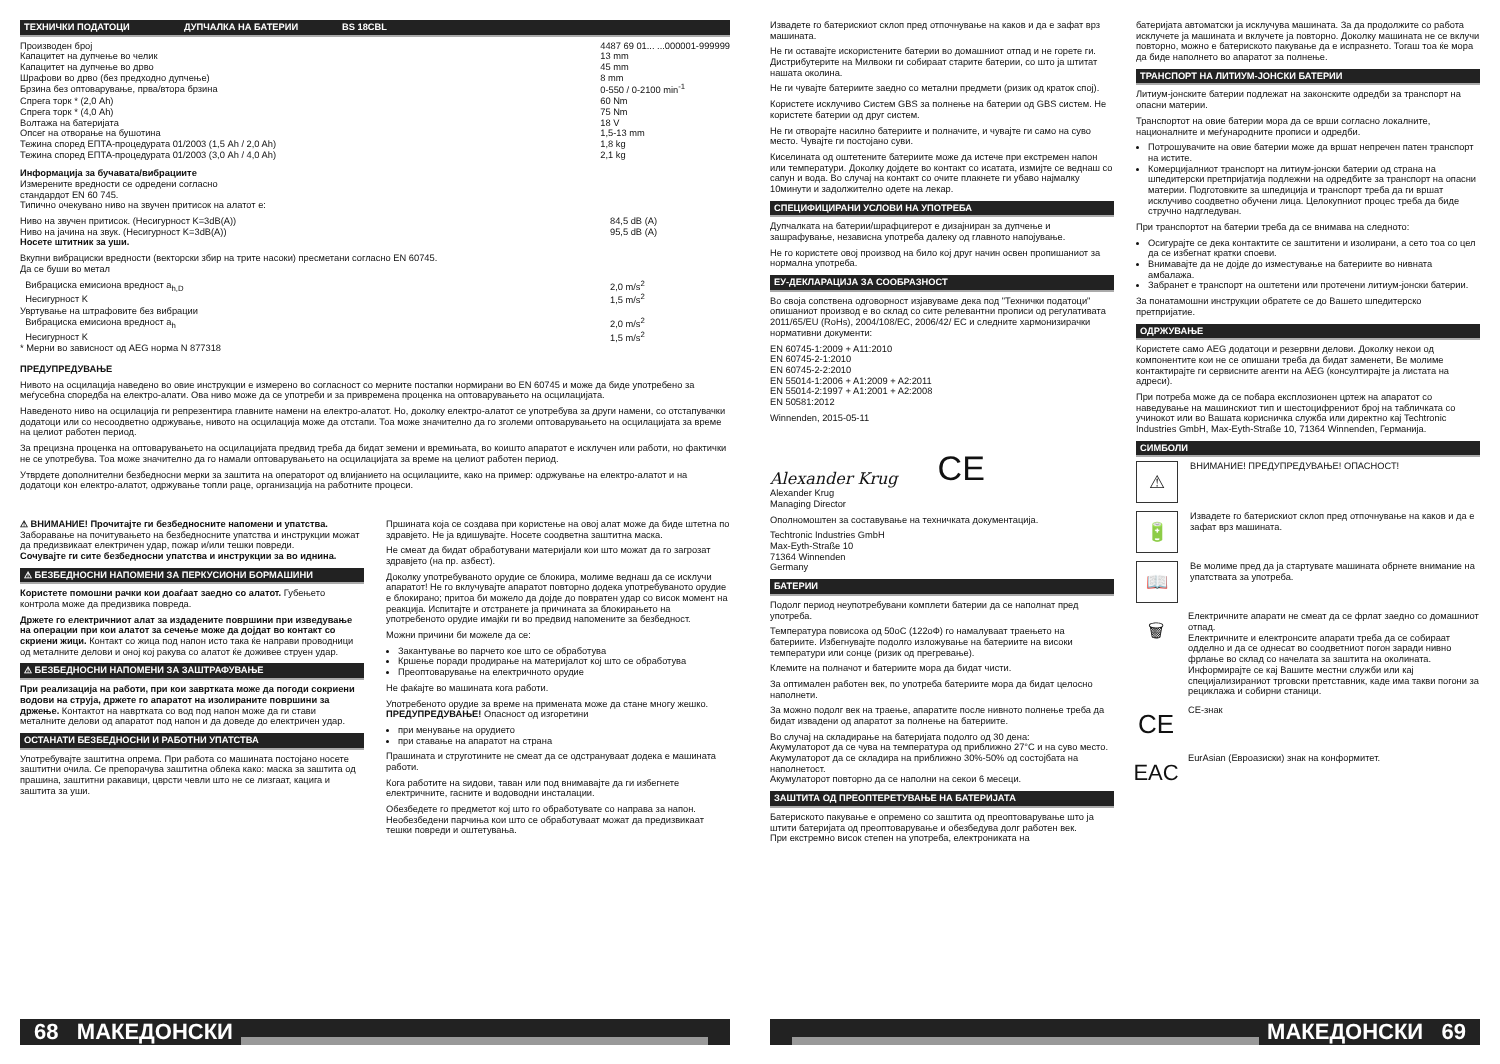ТЕХНИЧКИ ПОДАТОЦИ ДУПЧАЛКА НА БАТЕРИИ BS 18CBL
| Производен број | 4487 69 01... ...000001-999999 |
| Капацитет на дупчење во челик | 13 mm |
| Капацитет на дупчење во дрво | 45 mm |
| Шрафови во дрво (без предходно дупчење) | 8 mm |
| Брзина без оптоварување, прва/втора брзина | 0-550 / 0-2100 min<sup>-1</sup> |
| Спрега торк * (2,0 Ah) | 60 Nm |
| Спрега торк * (4,0 Ah) | 75 Nm |
| Волтажа на батеријата | 18 V |
| Опсег на отворање на бушотина | 1,5-13 mm |
| Тежина според ЕПТА-процедурата 01/2003 (1,5 Ah / 2,0 Ah) | 1,8 kg |
| Тежина според ЕПТА-процедурата 01/2003 (3,0 Ah / 4,0 Ah) | 2,1 kg |
Информација за бучавата/вибрациите
Измерените вредности се одредени согласно
стандардот EN 60 745.
Типично очекувано ниво на звучен притисок на алатот е:
| Ниво на звучен притисок. (Несигурност K=3dB(A)) | 84,5 dB (A) |
| Ниво на јачина на звук. (Несигурност K=3dB(A)) | 95,5 dB (A) |
Носете штитник за уши.
Вкупни вибрациски вредности (векторски збир на трите насоки) пресметани согласно EN 60745.
Да се буши во метал
| Вибрациска емисиона вредност a<sub>h,D</sub> | 2,0 m/s<sup>2</sup> |
| Несигурност K | 1,5 m/s<sup>2</sup> |
| Увртување на штрафовите без вибрации | |
| Вибрациска емисиона вредност a<sub>h</sub> | 2,0 m/s<sup>2</sup> |
| Несигурност K | 1,5 m/s<sup>2</sup> |
* Мерни во зависност од AEG норма N 877318
ПРЕДУПРЕДУВАЊЕ
Нивото на осцилација наведено во овие инструкции е измерено во согласност со мерните постапки нормирани во EN 60745 и може да биде употребено за меѓусебна споредба на електро-алати. Ова ниво може да се употреби и за привремена проценка на оптоварувањето на осцилацијата.
Наведеното ниво на осцилација ги репрезентира главните намени на електро-алатот. Но, доколку електро-алатот се употребува за други намени, со отстапувачки додатоци или со несоодветно одржување, нивото на осцилација може да отстапи. Тоа може значително да го зголеми оптоварувањето на осцилацијата за време на целиот работен период.
За прецизна проценка на оптоварувањето на осцилацијата предвид треба да бидат земени и времињата, во коишто апаратот е исклучен или работи, но фактички не се употребува. Тоа може значително да го намали оптоварувањето на осцилацијата за време на целиот работен период.
Утврдете дополнителни безбедносни мерки за заштита на операторот од влијанието на осцилациите, како на пример: одржување на електро-алатот и на додатоци кон електро-алатот, одржување топли раце, организација на работните процеси.
⚠ ВНИМАНИЕ! Прочитајте ги безбедносните напомени и упатства. Заборавање на почитувањето на безбедносните упатства и инструкции можат да предизвикаат електричен удар, пожар и/или тешки повреди.
Сочувајте ги сите безбедносни упатства и инструкции за во иднина.
⚠ БЕЗБЕДНОСНИ НАПОМЕНИ ЗА ПЕРКУСИОНИ БОРМАШИНИ
Користете помошни рачки кои доаѓаат заедно со алатот. Губењето контрола може да предизвика повреда.
Држете го електричниот алат за издадените површини при изведување на операции при кои алатот за сечење може да дојдат во контакт со скриени жици. Контакт со жица под напон исто така ќе направи проводници од металните делови и оној кој ракува со алатот ќе доживее струен удар.
⚠ БЕЗБЕДНОСНИ НАПОМЕНИ ЗА ЗАШТРАФУВАЊЕ
При реализација на работи, при кои завртката може да погоди сокриени водови на струја, држете го апаратот на изолираните површини за држење. Контактот на навртката со вод под напон може да ги стави металните делови од апаратот под напон и да доведе до електричен удар.
ОСТАНАТИ БЕЗБЕДНОСНИ И РАБОТНИ УПАТСТВА
Употребувајте заштитна опрема. При работа со машината постојано носете заштитни очила. Се препорачува заштитна облека како: маска за заштита од прашина, заштитни ракавици, цврсти чевли што не се лизгаат, кацига и заштита за уши.
Пршината која се создава при користење на овој алат може да биде штетна по здравјето. Не ја вдишувајте. Носете соодветна заштитна маска.
Не смеат да бидат обработувани материјали кои што можат да го загрозат здравјето (на пр. азбест).
Доколку употребуваното орудие се блокира, молиме веднаш да се исклучи апаратот! Не го вклучувајте апаратот повторно додека употребуваното орудие е блокирано; притоа би можело да дојде до повратен удар со висок момент на реакција. Испитајте и отстранете ја причината за блокирањето на употребеното орудие имајќи ги во предвид напомените за безбедност.
Можни причини би можеле да се:
Закантување во парчето кое што се обработува
Кршење поради продирање на материјалот кој што се обработува
Преоптоварување на електричното орудие
Не фаќајте во машината кога работи.
Употребеното орудие за време на примената може да стане многу жешко.
ПРЕДУПРЕДУВАЊЕ! Опасност од изгоретини
при менување на орудието
при ставање на апаратот на страна
Прашината и струготините не смеат да се одстрануваат додека е машината работи.
Кога работите на ѕидови, таван или под внимавајте да ги избегнете електричните, гасните и водоводни инсталации.
Обезбедете го предметот кој што го обработувате со направа за напон. Необезбедени парчиња кои што се обработуваат можат да предизвикаат тешки повреди и оштетувања.
68 МАКЕДОНСКИ
Извадете го батерискиот склоп пред отпочнување на каков и да е зафат врз машината.
Не ги оставајте искористените батерии во домашниот отпад и не горете ги. Дистрибутерите на Милвоки ги собираат старите батерии, со што ја штитат нашата околина.
Не ги чувајте батериите заедно со метални предмети (ризик од краток спој).
Користете исклучиво Систем GBS за полнење на батерии од GBS систем. Не користете батерии од друг систем.
Не ги отворајте насилно батериите и полначите, и чувајте ги само на суво место. Чувајте ги постојано суви.
Киселината од оштетените батериите може да истече при екстремен напон или температури. Доколку дојдете во контакт со исатата, измијте се веднаш со сапун и вода. Во случај на контакт со очите плакнете ги убаво најмалку 10минути и задолжително одете на лекар.
СПЕЦИФИЦИРАНИ УСЛОВИ НА УПОТРЕБА
Дупчалката на батерии/шрафцигерот е дизајниран за дупчење и зашрафување, независна употреба далеку од главното напојување.
Не го користете овој производ на било кој друг начин освен пропишаниот за нормална употреба.
ЕУ-ДЕКЛАРАЦИЈА ЗА СООБРАЗНОСТ
Во своја сопствена одговорност изјавуваме дека под "Технички податоци" опишаниот производ е во склад со сите релевантни прописи од регулативата 2011/65/EU (RoHs), 2004/108/EC, 2006/42/ EC и следните хармонизирачки нормативни документи:
EN 60745-1:2009 + A11:2010
EN 60745-2-1:2010
EN 60745-2-2:2010
EN 55014-1:2006 + A1:2009 + A2:2011
EN 55014-2:1997 + A1:2001 + A2:2008
EN 50581:2012
Winnenden, 2015-05-11
Alexander Krug
CE
Alexander Krug
Managing Director
Ополномоштен за составување на техничката документација.
Techtronic Industries GmbH
Max-Eyth-Straße 10
71364 Winnenden
Germany
БАТЕРИИ
Подолг период неупотребувани комплети батерии да се наполнат пред употреба.
Температура повисока од 50оС (122оФ) го намалуваат траењето на батериите. Избегнувајте подолго изложување на батериите на високи температури или сонце (ризик од прегревање).
Клемите на полначот и батериите мора да бидат чисти.
За оптимален работен век, по употреба батериите мора да бидат целосно наполнети.
За можно подолг век на траење, апаратите после нивното полнење треба да бидат извадени од апаратот за полнење на батериите.
Во случај на складирање на батеријата подолго од 30 дена:
Акумулаторот да се чува на температура од приближно 27°C и на суво место.
Акумулаторот да се складира на приближно 30%-50% од состојбата на наполнетост.
Акумулаторот повторно да се наполни на секои 6 месеци.
ЗАШТИТА ОД ПРЕОПТЕРЕТУВАЊЕ НА БАТЕРИЈАТА
Батериското пакување е опремено со заштита од преоптоварување што ја штити батеријата од преоптоварување и обезбедува долг работен век.
При екстремно висок степен на употреба, електрониката на
батеријата автоматски ја исклучува машината. За да продолжите со работа исклучете ја машината и вклучете ја повторно. Доколку машината не се вклучи повторно, можно е батериското пакување да е испразнето. Тогаш тоа ќе мора да биде наполнето во апаратот за полнење.
ТРАНСПОРТ НА ЛИТИУМ-ЈОНСКИ БАТЕРИИ
Литиум-јонските батерии подлежат на законските одредби за транспорт на опасни материи.
Транспортот на овие батерии мора да се врши согласно локалните, националните и меѓународните прописи и одредби.
Потрошувачите на овие батерии може да вршат непречен патен транспорт на истите.
Комерцијалниот транспорт на литиум-јонски батерии од страна на шпедитерски претпријатија подлежни на одредбите за транспорт на опасни материи. Подготовките за шпедиција и транспорт треба да ги вршат исклучиво соодветно обучени лица. Целокупниот процес треба да биде стручно надгледуван.
При транспортот на батерии треба да се внимава на следното:
Осигурајте се дека контактите се заштитени и изолирани, а сето тоа со цел да се избегнат кратки спoеви.
Внимавајте да не дојде до изместување на батериите во нивната амбалажа.
Забранет е транспорт на оштетени или протечени литиум-јонски батерии.
За понатамошни инструкции обратете се до Вашето шпедитерско претпријатие.
ОДРЖУВАЊЕ
Користете само AEG додатоци и резервни делови. Доколку некои од компонентите кои не се опишани треба да бидат заменети, Ве молиме контактирајте ги сервисните агенти на AEG (консултирајте ја листата на адреси).
При потреба може да се побара експлозионен цртеж на апаратот со наведување на машинскиот тип и шестоцифрениот број на табличката со учинокот или во Вашата корисничка служба или директно кај Techtronic Industries GmbH, Max-Eyth-Straße 10, 71364 Winnenden, Германија.
СИМБОЛИ
⚠
ВНИМАНИЕ! ПРЕДУПРЕДУВАЊЕ! ОПАСНОСТ!
🔋
Извадете го батерискиот склоп пред отпочнување на каков и да е зафат врз машината.
📖
Ве молиме пред да ја стартувате машината обрнете внимание на упатствата за употреба.
🗑
Електричните апарати не смеат да се фрлат заедно со домашниот отпад.
Електричните и електронсите апарати треба да се собираат одделно и да се однесат во соодветниот погон заради нивно фрлање во склад со начелата за заштита на околината. Информирајте се кај Вашите местни служби или кај специјализираниот трговски претставник, каде има такви погони за рециклажа и собирни станици.
CE
CE-знак
EAC
EurAsian (Евроазиски) знак на конформитет.
МАКЕДОНСКИ 69